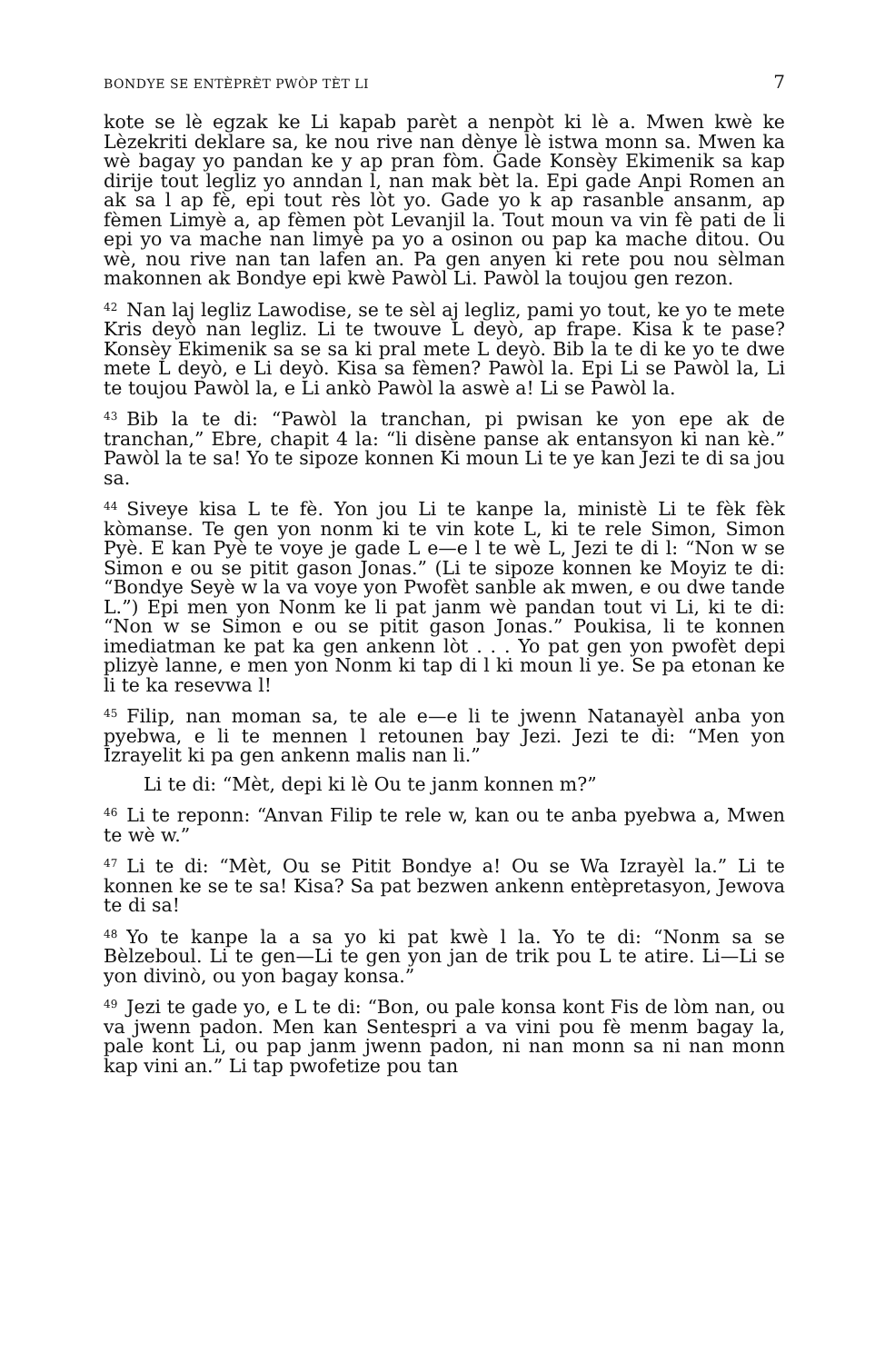BONDYE SE ENTÈPRÈT PWÒP TÈT LI 7
kote se lè egzak ke Li kapab parèt a nenpòt ki lè a. Mwen kwè ke Lèzekriti deklare sa, ke nou rive nan dènye lè istwa monn sa. Mwen ka wè bagay yo pandan ke y ap pran fòm. Gade Konsèy Ekimenik sa kap dirije tout legliz yo anndan l, nan mak bèt la. Epi gade Anpi Romen an ak sa l ap fè, epi tout rès lòt yo. Gade yo k ap rasanble ansanm, ap fèmen Limyè a, ap fèmen pòt Levanjil la. Tout moun va vin fè pati de li epi yo va mache nan limyè pa yo a osinon ou pap ka mache ditou. Ou wè, nou rive nan tan lafen an. Pa gen anyen ki rete pou nou sèlman makonnen ak Bondye epi kwè Pawòl Li. Pawòl la toujou gen rezon.
<sup>42</sup> Nan laj legliz Lawodise, se te sèl aj legliz, pami yo tout, ke yo te mete Kris deyò nan legliz. Li te twouve L deyò, ap frape. Kisa k te pase? Konsèy Ekimenik sa se sa ki pral mete L deyò. Bib la te di ke yo te dwe mete L deyò, e Li deyò. Kisa sa fèmen? Pawòl la. Epi Li se Pawòl la, Li te toujou Pawòl la, e Li ankò Pawòl la aswè a! Li se Pawòl la.
<sup>43</sup> Bib la te di: “Pawòl la tranchan, pi pwisan ke yon epe ak de tranchan,” Ebre, chapit 4 la: “li disène panse ak entansyon ki nan kè.” Pawòl la te sa! Yo te sipoze konnen Ki moun Li te ye kan Jezi te di sa jou sa.
<sup>44</sup> Siveye kisa L te fè. Yon jou Li te kanpe la, ministè Li te fèk fèk kòmanse. Te gen yon nonm ki te vin kote L, ki te rele Simon, Simon Pyè. E kan Pyè te voye je gade L e—e l te wè L, Jezi te di l: “Non w se Simon e ou se pitit gason Jonas.” (Li te sipoze konnen ke Moyiz te di: “Bondye Seyè w la va voye yon Pwofèt sanble ak mwen, e ou dwe tande L.”) Epi men yon Nonm ke li pat janm wè pandan tout vi Li, ki te di: “Non w se Simon e ou se pitit gason Jonas.” Poukisa, li te konnen imediatman ke pat ka gen ankenn lòt . . . Yo pat gen yon pwofèt depi plizyè lanne, e men yon Nonm ki tap di l ki moun li ye. Se pa etonan ke li te ka resevwa l!
<sup>45</sup> Filip, nan moman sa, te ale e—e li te jwenn Natanayèl anba yon pyebwa, e li te mennen l retounen bay Jezi. Jezi te di: “Men yon Izrayelit ki pa gen ankenn malis nan li.”
Li te di: “Mèt, depi ki lè Ou te janm konnen m?”
<sup>46</sup>Li te reponn: “Anvan Filip te rele w, kan ou te anba pyebwa a, Mwen te wè w.”
<sup>47</sup>Li te di: “Mèt, Ou se Pitit Bondye a! Ou se Wa Izrayèl la.” Li te konnen ke se te sa! Kisa? Sa pat bezwen ankenn entèpretasyon, Jewova te di sa!
<sup>48</sup> Yo te kanpe la a sa yo ki pat kwè l la. Yo te di: “Nonm sa se Bèlzeboul. Li te gen—Li te gen yon jan de trik pou L te atire. Li—Li se yon divinò, ou yon bagay konsa.”
<sup>49</sup> Jezi te gade yo, e L te di: “Bon, ou pale konsa kont Fis de lòm nan, ou va jwenn padon. Men kan Sentespri a va vini pou fè menm bagay la, pale kont Li, ou pap janm jwenn padon, ni nan monn sa ni nan monn kap vini an.” Li tap pwofetize pou tan